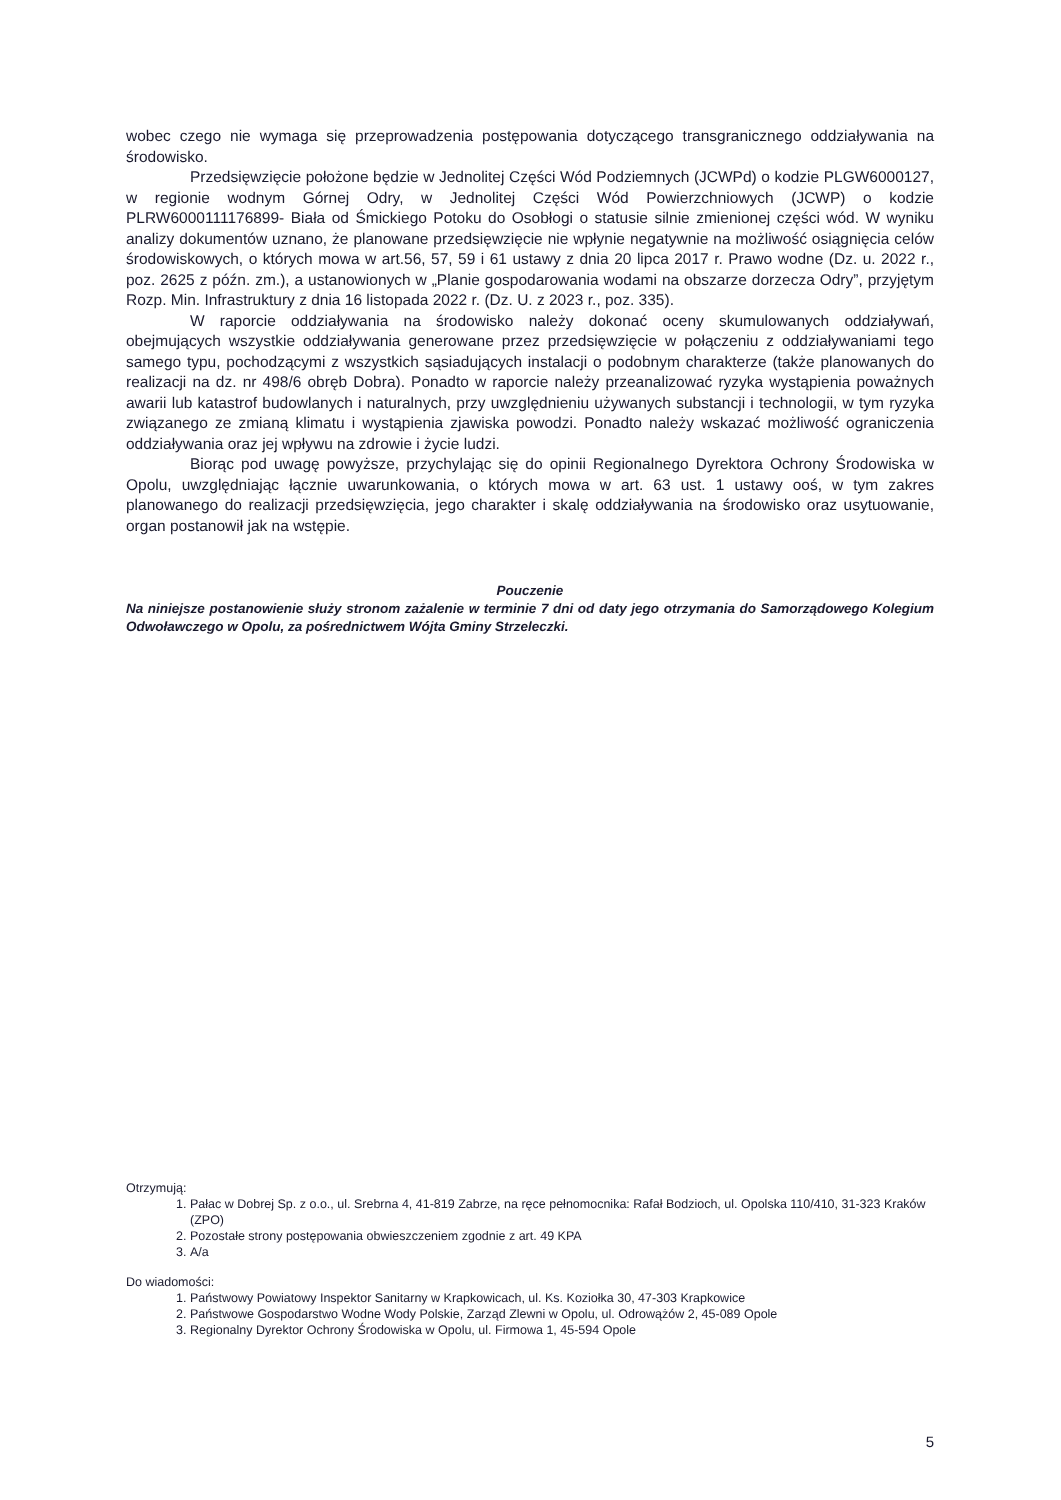wobec czego nie wymaga się przeprowadzenia postępowania dotyczącego transgranicznego oddziaływania na środowisko.
Przedsięwzięcie położone będzie w Jednolitej Części Wód Podziemnych (JCWPd) o kodzie PLGW6000127, w regionie wodnym Górnej Odry, w Jednolitej Części Wód Powierzchniowych (JCWP) o kodzie PLRW6000111176899- Biała od Śmickiego Potoku do Osobłogi o statusie silnie zmienionej części wód. W wyniku analizy dokumentów uznano, że planowane przedsięwzięcie nie wpłynie negatywnie na możliwość osiągnięcia celów środowiskowych, o których mowa w art.56, 57, 59 i 61 ustawy z dnia 20 lipca 2017 r. Prawo wodne (Dz. u. 2022 r., poz. 2625 z późn. zm.), a ustanowionych w „Planie gospodarowania wodami na obszarze dorzecza Odry”, przyjętym Rozp. Min. Infrastruktury z dnia 16 listopada 2022 r. (Dz. U. z 2023 r., poz. 335).
W raporcie oddziaływania na środowisko należy dokonać oceny skumulowanych oddziaływań, obejmujących wszystkie oddziaływania generowane przez przedsięwzięcie w połączeniu z oddziaływaniami tego samego typu, pochodzącymi z wszystkich sąsiadujących instalacji o podobnym charakterze (także planowanych do realizacji na dz. nr 498/6 obręb Dobra). Ponadto w raporcie należy przeanalizować ryzyka wystąpienia poważnych awarii lub katastrof budowlanych i naturalnych, przy uwzględnieniu używanych substancji i technologii, w tym ryzyka związanego ze zmianą klimatu i wystąpienia zjawiska powodzi. Ponadto należy wskazać możliwość ograniczenia oddziaływania oraz jej wpływu na zdrowie i życie ludzi.
Biorąc pod uwagę powyższe, przychylając się do opinii Regionalnego Dyrektora Ochrony Środowiska w Opolu, uwzględniając łącznie uwarunkowania, o których mowa w art. 63 ust. 1 ustawy ooś, w tym zakres planowanego do realizacji przedsięwzięcia, jego charakter i skalę oddziaływania na środowisko oraz usytuowanie, organ postanowił jak na wstępie.
Pouczenie
Na niniejsze postanowienie służy stronom zażalenie w terminie 7 dni od daty jego otrzymania do Samorządowego Kolegium Odwoławczego w Opolu, za pośrednictwem Wójta Gminy Strzeleczki.
Otrzymują:
1. Pałac w Dobrej Sp. z o.o., ul. Srebrna 4, 41-819 Zabrze, na ręce pełnomocnika: Rafał Bodzioch, ul. Opolska 110/410, 31-323 Kraków (ZPO)
2. Pozostałe strony postępowania obwieszczeniem zgodnie z art. 49 KPA
3. A/a
Do wiadomości:
1. Państwowy Powiatowy Inspektor Sanitarny w Krapkowicach, ul. Ks. Koziołka 30, 47-303 Krapkowice
2. Państwowe Gospodarstwo Wodne Wody Polskie, Zarząd Zlewni w Opolu, ul. Odrowążów 2, 45-089 Opole
3. Regionalny Dyrektor Ochrony Środowiska w Opolu, ul. Firmowa 1, 45-594 Opole
5